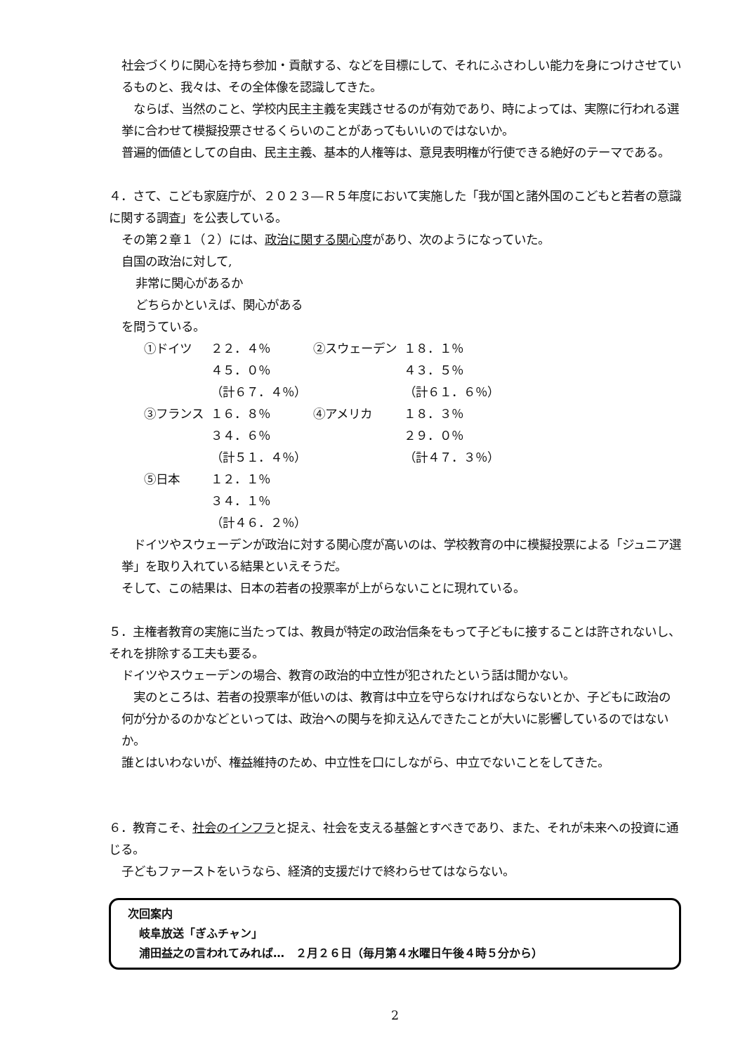社会づくりに関心を持ち参加・貢献する、などを目標にして、それにふさわしい能力を身につけさせているものと、我々は、その全体像を認識してきた。
　ならば、当然のこと、学校内民主主義を実践させるのが有効であり、時によっては、実際に行われる選挙に合わせて模擬投票させるくらいのことがあってもいいのではないか。
普遍的価値としての自由、民主主義、基本的人権等は、意見表明権が行使できる絶好のテーマである。
４．さて、こども家庭庁が、２０２３―Ｒ５年度において実施した「我が国と諸外国のこどもと若者の意識に関する調査」を公表している。
その第２章１（２）には、政治に関する関心度があり、次のようになっていた。
自国の政治に対して,
非常に関心があるか
どちらかといえば、関心がある
を問うている。
| ①ドイツ | ２２．４％ | ②スウェーデン | １８．１％ |
| | ４５．０％ | | ４３．５％ |
| | （計６７．４％） | | （計６１．６％） |
| ③フランス | １６．８％ | ④アメリカ | １８．３％ |
| | ３４．６％ | | ２９．０％ |
| | （計５１．４％） | | （計４７．３％） |
| ⑤日本 | １２．１％ | | |
| | ３４．１％ | | |
| | （計４６．２％） | | |
　ドイツやスウェーデンが政治に対する関心度が高いのは、学校教育の中に模擬投票による「ジュニア選挙」を取り入れている結果といえそうだ。
そして、この結果は、日本の若者の投票率が上がらないことに現れている。
５．主権者教育の実施に当たっては、教員が特定の政治信条をもって子どもに接することは許されないし、それを排除する工夫も要る。
ドイツやスウェーデンの場合、教育の政治的中立性が犯されたという話は聞かない。
　実のところは、若者の投票率が低いのは、教育は中立を守らなければならないとか、子どもに政治の何が分かるのかなどといっては、政治への関与を抑え込んできたことが大いに影響しているのではないか。
誰とはいわないが、権益維持のため、中立性を口にしながら、中立でないことをしてきた。
６．教育こそ、社会のインフラと捉え、社会を支える基盤とすべきであり、また、それが未来への投資に通じる。
子どもファーストをいうなら、経済的支援だけで終わらせてはならない。
次回案内
　岐阜放送「ぎふチャン」
　浦田益之の言われてみれば…　２月２６日（毎月第４水曜日午後４時５分から）
2